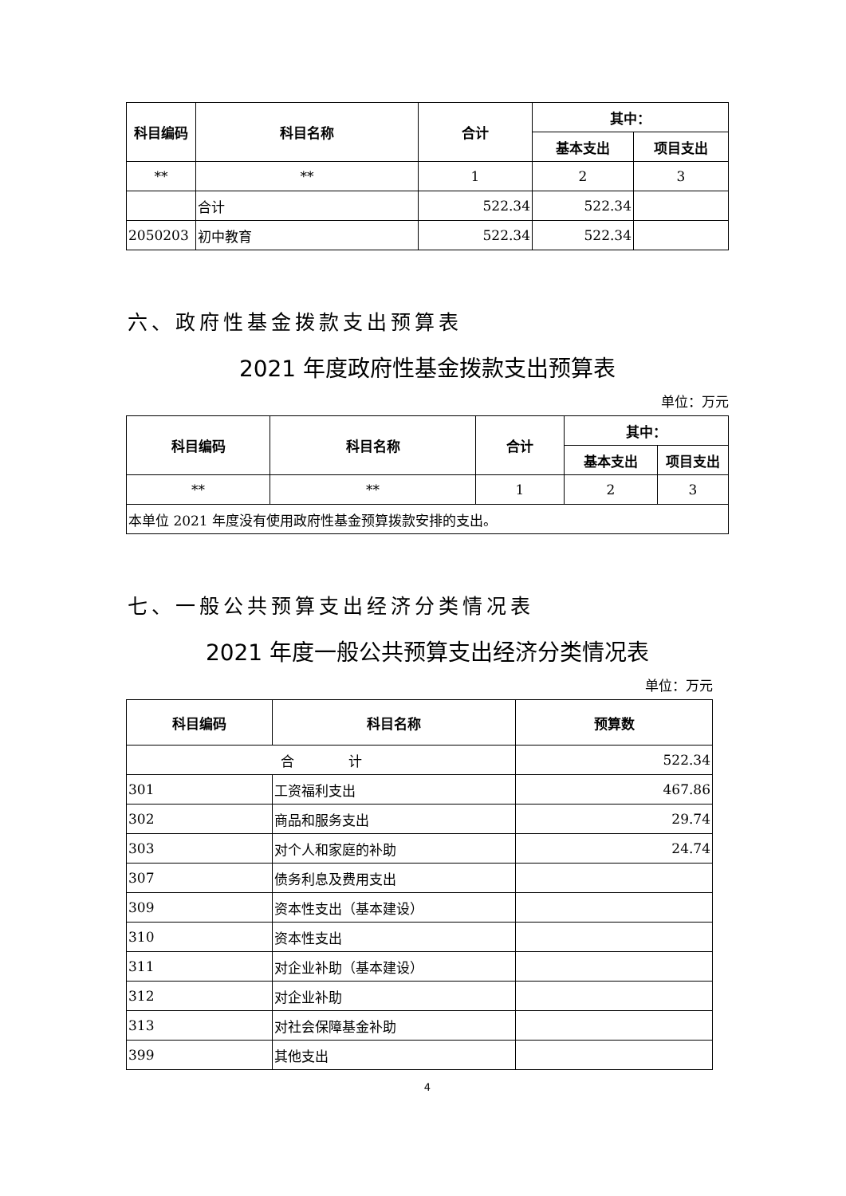| 科目编码 | 科目名称 | 合计 | 其中： | |
| --- | --- | --- | --- | --- |
| | | | 基本支出 | 项目支出 |
| ** | ** | 1 | 2 | 3 |
| | 合计 | 522.34 | 522.34 | |
| 2050203 | 初中教育 | 522.34 | 522.34 | |
六、政府性基金拨款支出预算表
2021 年度政府性基金拨款支出预算表
单位：万元
| 科目编码 | 科目名称 | 合计 | 其中： | |
| --- | --- | --- | --- | --- |
| | | | 基本支出 | 项目支出 |
| ** | ** | 1 | 2 | 3 |
| 本单位 2021 年度没有使用政府性基金预算拨款安排的支出。 | | | | |
七、一般公共预算支出经济分类情况表
2021 年度一般公共预算支出经济分类情况表
单位：万元
| 科目编码 | 科目名称 | 预算数 |
| --- | --- | --- |
| 合 计 | | 522.34 |
| 301 | 工资福利支出 | 467.86 |
| 302 | 商品和服务支出 | 29.74 |
| 303 | 对个人和家庭的补助 | 24.74 |
| 307 | 债务利息及费用支出 | |
| 309 | 资本性支出（基本建设） | |
| 310 | 资本性支出 | |
| 311 | 对企业补助（基本建设） | |
| 312 | 对企业补助 | |
| 313 | 对社会保障基金补助 | |
| 399 | 其他支出 | |
4